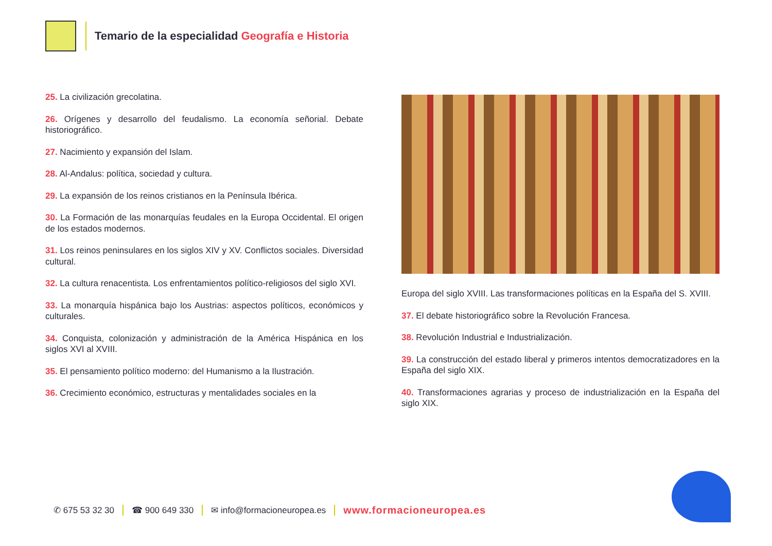Temario de la especialidad Geografía e Historia
25. La civilización grecolatina.
26. Orígenes y desarrollo del feudalismo. La economía señorial. Debate historiográfico.
27. Nacimiento y expansión del Islam.
28. Al-Andalus: política, sociedad y cultura.
29. La expansión de los reinos cristianos en la Península Ibérica.
30. La Formación de las monarquías feudales en la Europa Occidental. El origen de los estados modernos.
31. Los reinos peninsulares en los siglos XIV y XV. Conflictos sociales. Diversidad cultural.
32. La cultura renacentista. Los enfrentamientos político-religiosos del siglo XVI.
33. La monarquía hispánica bajo los Austrias: aspectos políticos, económicos y culturales.
34. Conquista, colonización y administración de la América Hispánica en los siglos XVI al XVIII.
35. El pensamiento político moderno: del Humanismo a la Ilustración.
36. Crecimiento económico, estructuras y mentalidades sociales en la
Europa del siglo XVIII. Las transformaciones políticas en la España del S. XVIII.
37. El debate historiográfico sobre la Revolución Francesa.
38. Revolución Industrial e Industrialización.
39. La construcción del estado liberal y primeros intentos democratizadores en la España del siglo XIX.
40. Transformaciones agrarias y proceso de industrialización en la España del siglo XIX.
✆ 675 53 32 30 ☎ 900 649 330 ✉ info@formacioneuropea.es www.formacioneuropea.es